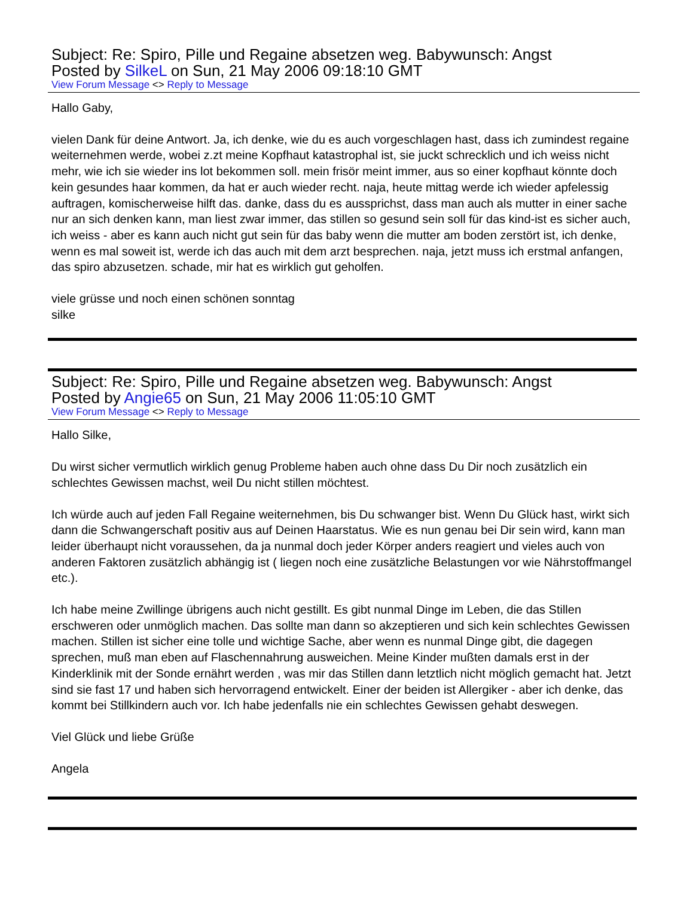Subject: Re: Spiro, Pille und Regaine absetzen weg. Babywunsch: Angst
Posted by SilkeL on Sun, 21 May 2006 09:18:10 GMT
View Forum Message <> Reply to Message
Hallo Gaby,
vielen Dank für deine Antwort. Ja, ich denke, wie du es auch vorgeschlagen hast, dass ich zumindest regaine weiternehmen werde, wobei z.zt meine Kopfhaut katastrophal ist, sie juckt schrecklich und ich weiss nicht mehr, wie ich sie wieder ins lot bekommen soll. mein frisör meint immer, aus so einer kopfhaut könnte doch kein gesundes haar kommen, da hat er auch wieder recht. naja, heute mittag werde ich wieder apfelessig auftragen, komischerweise hilft das. danke, dass du es aussprichst, dass man auch als mutter in einer sache nur an sich denken kann, man liest zwar immer, das stillen so gesund sein soll für das kind-ist es sicher auch, ich weiss - aber es kann auch nicht gut sein für das baby wenn die mutter am boden zerstört ist, ich denke, wenn es mal soweit ist, werde ich das auch mit dem arzt besprechen. naja, jetzt muss ich erstmal anfangen, das spiro abzusetzen. schade, mir hat es wirklich gut geholfen.
viele grüsse und noch einen schönen sonntag
silke
Subject: Re: Spiro, Pille und Regaine absetzen weg. Babywunsch: Angst
Posted by Angie65 on Sun, 21 May 2006 11:05:10 GMT
View Forum Message <> Reply to Message
Hallo Silke,
Du wirst sicher vermutlich wirklich genug Probleme haben auch ohne dass Du Dir noch zusätzlich ein schlechtes Gewissen machst, weil Du nicht stillen möchtest.
Ich würde auch auf jeden Fall Regaine weiternehmen, bis Du schwanger bist. Wenn Du Glück hast, wirkt sich dann die Schwangerschaft positiv aus auf Deinen Haarstatus. Wie es nun genau bei Dir sein wird, kann man leider überhaupt nicht voraussehen, da ja nunmal doch jeder Körper anders reagiert und vieles auch von anderen Faktoren zusätzlich abhängig ist ( liegen noch eine zusätzliche Belastungen vor wie Nährstoffmangel etc.).
Ich habe meine Zwillinge übrigens auch nicht gestillt. Es gibt nunmal Dinge im Leben, die das Stillen erschweren oder unmöglich machen. Das sollte man dann so akzeptieren und sich kein schlechtes Gewissen machen. Stillen ist sicher eine tolle und wichtige Sache, aber wenn es nunmal Dinge gibt, die dagegen sprechen, muß man eben auf Flaschennahrung ausweichen. Meine Kinder mußten damals erst in der Kinderklinik mit der Sonde ernährt werden , was mir das Stillen dann letztlich nicht möglich gemacht hat. Jetzt sind sie fast 17 und haben sich hervorragend entwickelt. Einer der beiden ist Allergiker - aber ich denke, das kommt bei Stillkindern auch vor. Ich habe jedenfalls nie ein schlechtes Gewissen gehabt deswegen.
Viel Glück und liebe Grüße
Angela